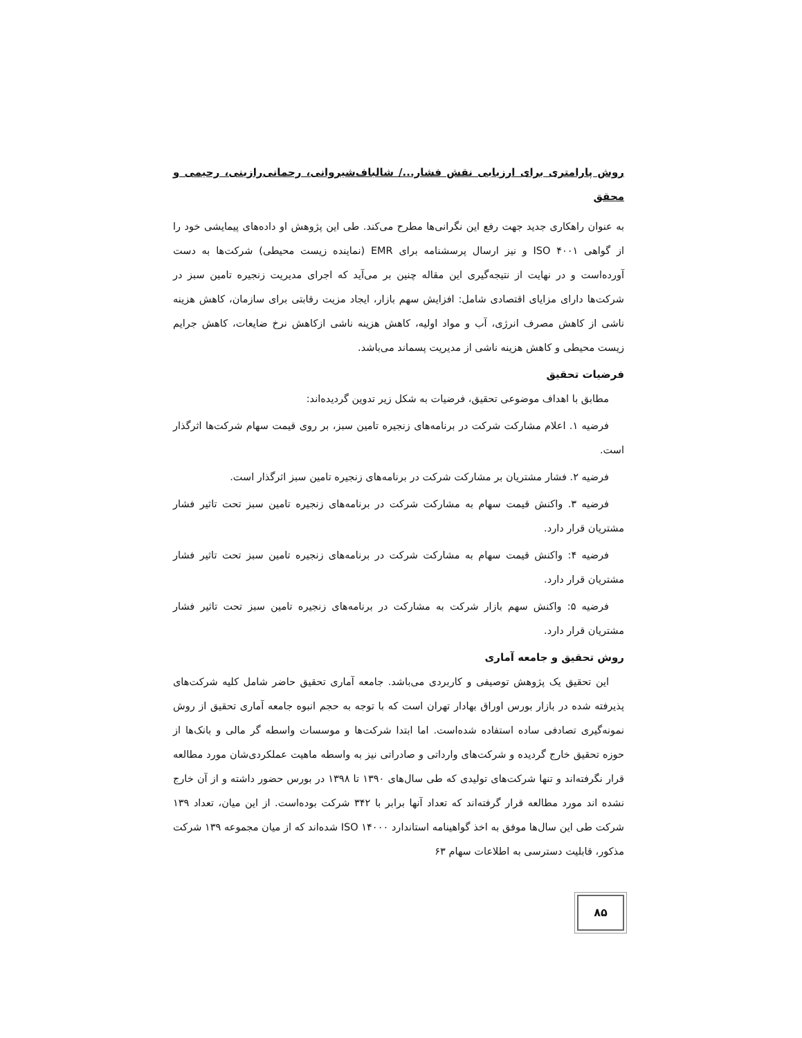روش پارامتری برای ارزیابی نقش فشار.../ شالباف‌شیروانی، رحمانی‌رازینی، رحیمی و محقق
به عنوان راهکاری جدید جهت رفع این نگرانی‌ها مطرح می‌کند. طی این پژوهش او داده‌های پیمایشی خود را از گواهی ۴۰۰۱ ISO و نیز ارسال پرسشنامه برای EMR (نماینده زیست محیطی) شرکت‌ها به دست آورده‌است و در نهایت از نتیجه‌گیری این مقاله چنین بر می‌آید که اجرای مدیریت زنجیره تامین سبز در شرکت‌ها دارای مزایای اقتصادی شامل: افزایش سهم بازار، ایجاد مزیت رقابتی برای سازمان، کاهش هزینه ناشی از کاهش مصرف انرژی، آب و مواد اولیه، کاهش هزینه ناشی ازکاهش نرخ ضایعات، کاهش جرایم زیست محیطی و کاهش هزینه ناشی از مدیریت پسماند می‌باشد.
فرضیات تحقیق
مطابق با اهداف موضوعی تحقیق، فرضیات به شکل زیر تدوین گردیده‌اند:
فرضیه ۱. اعلام مشارکت شرکت در برنامه‌های زنجیره تامین سبز، بر روی قیمت سهام شرکت‌ها اثرگذار است.
فرضیه ۲. فشار مشتریان بر مشارکت شرکت در برنامه‌های زنجیره تامین سبز اثرگذار است.
فرضیه ۳. واکنش قیمت سهام به مشارکت شرکت در برنامه‌های زنجیره تامین سبز تحت تاثیر فشار مشتریان قرار دارد.
فرضیه ۴: واکنش قیمت سهام به مشارکت شرکت در برنامه‌های زنجیره تامین سبز تحت تاثیر فشار مشتریان قرار دارد.
فرضیه ۵: واکنش سهم بازار شرکت به مشارکت در برنامه‌های زنجیره تامین سبز تحت تاثیر فشار مشتریان قرار دارد.
روش تحقیق و جامعه آماری
این تحقیق یک پژوهش توصیفی و کاربردی می‌باشد. جامعه آماری تحقیق حاضر شامل کلیه شرکت‌های پذیرفته شده در بازار بورس اوراق بهادار تهران است که با توجه به حجم انبوه جامعه آماری تحقیق از روش نمونه‌گیری تصادفی ساده استفاده شده‌است. اما ابتدا شرکت‌ها و موسسات واسطه گر مالی و بانک‌ها از حوزه تحقیق خارج گردیده و شرکت‌های وارداتی و صادراتی نیز به واسطه ماهیت عملکردی‌شان مورد مطالعه قرار نگرفته‌اند و تنها شرکت‌های تولیدی که طی سال‌های ۱۳۹۰ تا ۱۳۹۸ در بورس حضور داشته و از آن خارج نشده اند مورد مطالعه قرار گرفته‌اند که تعداد آنها برابر با ۳۴۲ شرکت بوده‌است. از این میان، تعداد ۱۳۹ شرکت طی این سال‌ها موفق به اخذ گواهینامه استاندارد ISO ۱۴۰۰۰ شده‌اند که از میان مجموعه ۱۳۹ شرکت مذکور، قابلیت دسترسی به اطلاعات سهام ۶۳
۸۵